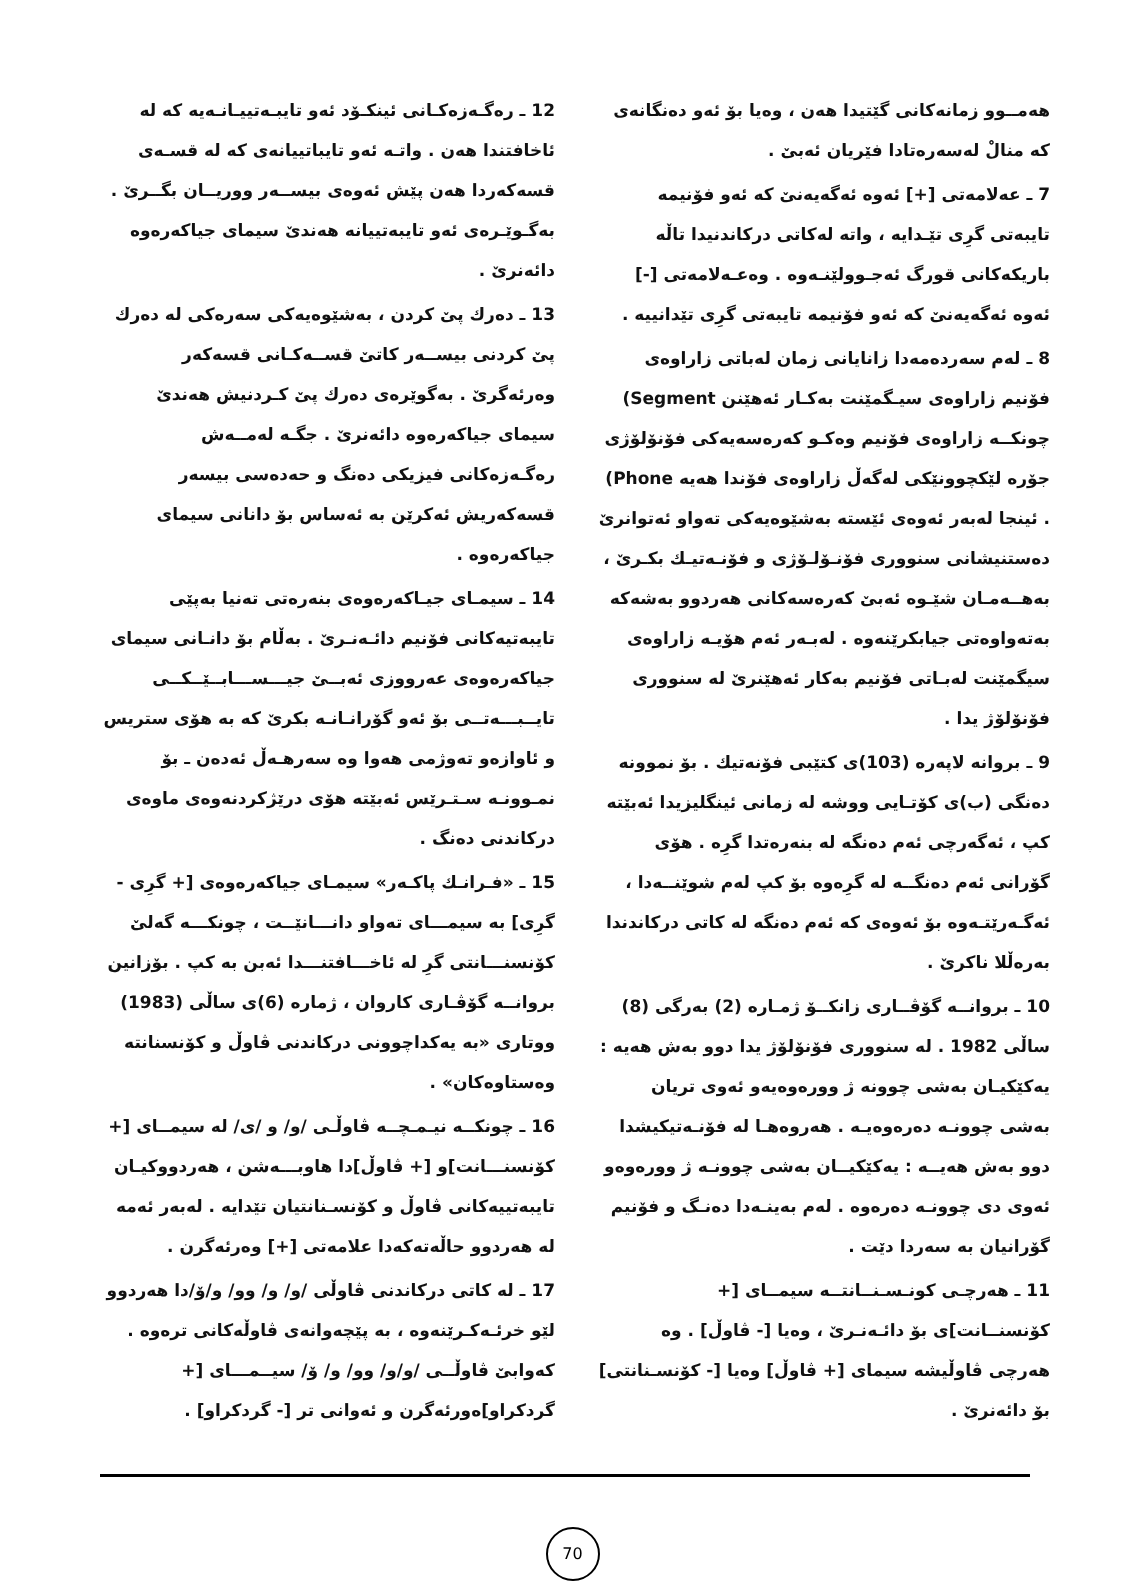هەمــوو زمانەکانی گێتیدا هەن ، وەیا بۆ ئەو دەنگانەی کە منالْ لەسەرەتادا فێریان ئەبێ .
7 ـ عەلامەتی [+] ئەوە ئەگەیەنێ کە ئەو فۆنیمە تایبەتی گرِی تێـدایە ، واتە لەکاتی درکاندنیدا تاڵە باریکەکانی قورگ ئەجـوولێنـەوە . وەعـەلامەتی [-] ئەوە ئەگەیەنێ کە ئەو فۆنیمە تایبەتی گرِی تێدانییە .
8 ـ لەم سەردەمەدا زانایانی زمان لەباتی زاراوەی فۆنیم زاراوەی سیـگمێنت بەکـار ئەهێنن Segment) چونکــە زاراوەی فۆنیم وەکـو کەرەسەیەکی فۆنۆلۆژی جۆرە لێکچوونێکی لەگەڵ زاراوەی فۆندا هەیە Phone) . ئینجا لەبەر ئەوەی ئێستە بەشێوەیەکی تەواو ئەتوانرێ دەستنیشانی سنووری فۆنـۆلـۆژی و فۆنـەتیـك بکـرێ ، بەهــەمـان شێـوە ئەبێ کەرەسەکانی هەردوو بەشەکە بەتەواوەتی جیابکرێنەوە . لەبـەر ئەم هۆیـە زاراوەی سیگمێنت لەبـاتی فۆنیم بەکار ئەهێنرێ لە سنووری فۆنۆلۆژ یدا .
9 ـ بروانە لاپەرە (103)ی کتێبی فۆنەتیك . بۆ نموونە دەنگی (ب)ی کۆتـایی ووشە لە زمانی ئینگلیزیدا ئەبێتە کپ ، ئەگەرچی ئەم دەنگە لە بنەرەتدا گرِە . هۆی گۆرانی ئەم دەنگــە لە گرِەوە بۆ کپ لەم شوێنــەدا ، ئەگـەرێتـەوە بۆ ئەوەی کە ئەم دەنگە لە کاتی درکاندندا بەرەڵلا ناکرێ .
10 ـ بروانــە گۆڤــاری زانکــۆ ژمـارە (2) بەرگی (8) ساڵی 1982 . لە سنووری فۆنۆلۆژ یدا دوو بەش هەیە : یەکێکیـان بەشی چوونە ژ وورەوەیەو ئەوی تریان بەشی چوونـە دەرەوەیـە . هەروەهـا لە فۆنـەتیکیشدا دوو بەش هەیــە : یەکێکیــان بەشی چوونـە ژ وورەوەو ئەوی دی چوونـە دەرەوە . لەم بەینـەدا دەنـگ و فۆنیم گۆرانیان بە سەردا دێت .
11 ـ هەرچـی کونـسـنــانتــە سیمــای [+ کۆنسنــانت]ی بۆ دائـەنـرێ ، وەیا [- ڤاوڵ] . وە هەرچی ڤاوڵیشە سیمای [+ ڤاوڵ] وەیا [- کۆنسـنانتی] بۆ دائەنرێ .
12 ـ رەگـەزەکـانی ئینکـۆد ئەو تایبـەتییـانـەیە کە لە ئاخافتندا هەن . واتـە ئەو تایباتییانەی کە لە قسـەی قسەکەردا هەن پێش ئەوەی بیســەر ووریــان بگــرێ . بەگـوێـرەی ئەو تایبەتییانە هەندێ سیمای جیاکەرەوە دائەنرێ .
13 ـ دەرك پێ کردن ، بەشێوەیەکی سەرەکی لە دەرك پێ کردنی بیســەر کاتێ قســەکـانی قسەکەر وەرئەگرێ . بەگوێرەی دەرك پێ کـردنیش هەندێ سیمای جیاکەرەوە دائەنرێ . جگـە لەمــەش رەگـەزەکانی فیزیکی دەنگ و حەدەسی بیسەر قسەکەریش ئەکرێن بە ئەساس بۆ دانانی سیمای جیاکەرەوە .
14 ـ سیمـای جیـاکەرەوەی بنەرەتی تەنیا بەپێی تایبەتیەکانی فۆنیم دائـەنـرێ . بەڵام بۆ دانـانی سیمای جیاکەرەوەی عەرووزی ئەبــێ جیـــســـابــێــکــی تایــبـــەتــی بۆ ئەو گۆرانـانـە بکرێ کە بە هۆی ستریس و ئاوازەو تەوژمی هەوا وە سەرهـەڵ ئەدەن ـ بۆ نمـوونـە سـتـرێس ئەبێتە هۆی درێژکردنەوەی ماوەی درکاندنی دەنگ .
15 ـ «فـرانـك پاکـەر» سیمـای جیاکەرەوەی [+ گرِی - گرِی] بە سیمـــای تەواو دانـــانێــت ، چونکـــە گەلێ کۆنسنـــانتی گرِ لە ئاخـــافتنـــدا ئەبن بە کپ . بۆزانین بروانــە گۆڤـاری کاروان ، ژمارە (6)ی ساڵی (1983) ووتاری «بە یەکداچوونی درکاندنی ڤاوڵ و کۆنسنانتە وەستاوەکان» .
16 ـ چونکــە نیـمـچــە ڤاوڵـی /و/ و /ی/ لە سیمــای [+ کۆنسنـــانت]و [+ ڤاوڵ]دا هاوبـــەشن ، هەردووکیـان تایبەتییەکانی ڤاوڵ و کۆنسـنانتیان تێدایە . لەبەر ئەمە لە هەردوو حاڵەتەکەدا علامەتی [+] وەرئەگرن .
17 ـ لە کاتی درکاندنی ڤاوڵی /و/ و/ وو/ و/وٚ/دا هەردوو لێو خرئـەکـرێنەوە ، بە پێچەوانەی ڤاوڵەکانی ترەوە . کەوابێ ڤاوڵــی /و/و/ وو/ و/ وٚ/ سیــمـــای [+ گردکراو]ەورئەگرن و ئەوانی تر [- گردکراو] .
70